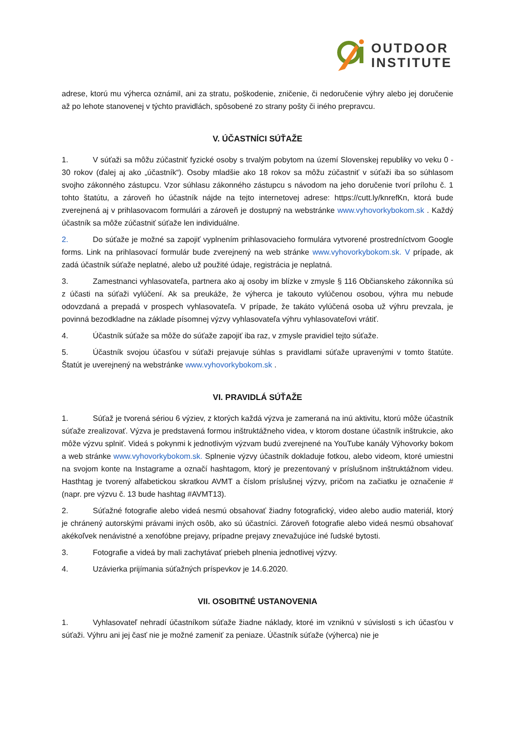OUTDOOR
INSTITUTE
adrese, ktorú mu výherca oznámil, ani za stratu, poškodenie, zničenie, či nedoručenie výhry alebo jej doručenie až po lehote stanovenej v týchto pravidlách, spôsobené zo strany pošty či iného prepravcu.
V. ÚČASTNÍCI SÚŤAŽE
1. V súťaži sa môžu zúčastniť fyzické osoby s trvalým pobytom na území Slovenskej republiky vo veku 0 - 30 rokov (ďalej aj ako „účastník“). Osoby mladšie ako 18 rokov sa môžu zúčastniť v súťaži iba so súhlasom svojho zákonného zástupcu. Vzor súhlasu zákonného zástupcu s návodom na jeho doručenie tvorí prílohu č. 1 tohto štatútu, a zároveň ho účastník nájde na tejto internetovej adrese: https://cutt.ly/knrefKn, ktorá bude zverejnená aj v prihlasovacom formulári a zároveň je dostupný na webstránke www.vyhovorkybokom.sk . Každý účastník sa môže zúčastniť súťaže len individuálne.
2. Do súťaže je možné sa zapojiť vyplnením prihlasovacieho formulára vytvorené prostredníctvom Google forms. Link na prihlasovací formulár bude zverejnený na web stránke www.vyhovorkybokom.sk. V prípade, ak zadá účastník súťaže neplatné, alebo už použité údaje, registrácia je neplatná.
3. Zamestnanci vyhlasovateľa, partnera ako aj osoby im blízke v zmysle § 116 Občianskeho zákonníka sú z účasti na súťaži vylúčení. Ak sa preukáže, že výherca je takouto vylúčenou osobou, výhra mu nebude odovzdaná a prepadá v prospech vyhlasovateľa. V prípade, že takáto vylúčená osoba už výhru prevzala, je povinná bezodkladne na základe písomnej výzvy vyhlasovateľa výhru vyhlasovateľovi vrátiť.
4. Účastník súťaže sa môže do súťaže zapojiť iba raz, v zmysle pravidiel tejto súťaže.
5. Účastník svojou účasťou v súťaži prejavuje súhlas s pravidlami súťaže upravenými v tomto štatúte. Štatút je uverejnený na webstránke www.vyhovorkybokom.sk .
VI. PRAVIDLÁ SÚŤAŽE
1. Súťaž je tvorená sériou 6 výziev, z ktorých každá výzva je zameraná na inú aktivitu, ktorú môže účastník súťaže zrealizovať. Výzva je predstavená formou inštruktážneho videa, v ktorom dostane účastník inštrukcie, ako môže výzvu splniť. Videá s pokynmi k jednotlivým výzvam budú zverejnené na YouTube kanály Výhovorky bokom a web stránke www.vyhovorkybokom.sk. Splnenie výzvy účastník dokladuje fotkou, alebo videom, ktoré umiestni na svojom konte na Instagrame a označí hashtagom, ktorý je prezentovaný v príslušnom inštruktážnom videu. Hasthtag je tvorený alfabetickou skratkou AVMT a číslom príslušnej výzvy, pričom na začiatku je označenie # (napr. pre výzvu č. 13 bude hashtag #AVMT13).
2. Súťažné fotografie alebo videá nesmú obsahovať žiadny fotografický, video alebo audio materiál, ktorý je chránený autorskými právami iných osôb, ako sú účastníci. Zároveň fotografie alebo videá nesmú obsahovať akékoľvek nenávistné a xenofóbne prejavy, prípadne prejavy znevažujúce iné ľudské bytosti.
3. Fotografie a videá by mali zachytávať priebeh plnenia jednotlivej výzvy.
4. Uzávierka prijímania súťažných príspevkov je 14.6.2020.
VII. OSOBITNÉ USTANOVENIA
1. Vyhlasovateľ nehradí účastníkom súťaže žiadne náklady, ktoré im vzniknú v súvislosti s ich účasťou v súťaži. Výhru ani jej časť nie je možné zameniť za peniaze. Účastník súťaže (výherca) nie je